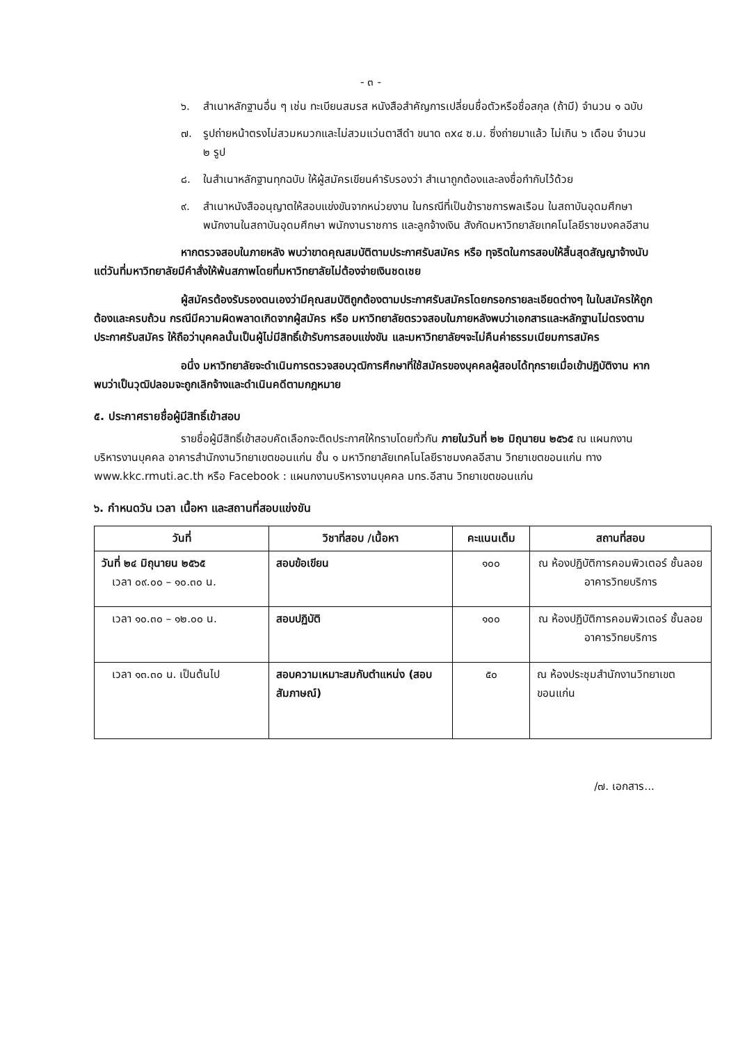- ๓ -
๖. สำเนาหลักฐานอื่น ๆ เช่น ทะเบียนสมรส หนังสือสำคัญการเปลี่ยนชื่อตัวหรือชื่อสกุล (ถ้ามี) จำนวน ๑ ฉบับ
๗. รูปถ่ายหน้าตรงไม่สวมหมวกและไม่สวมแว่นตาสีดำ ขนาด ๓x๔ ซ.ม. ซึ่งถ่ายมาแล้ว ไม่เกิน ๖ เดือน จำนวน ๒ รูป
๘. ในสำเนาหลักฐานทุกฉบับ ให้ผู้สมัครเขียนคำรับรองว่า สำเนาถูกต้องและลงชื่อกำกับไว้ด้วย
๙. สำเนาหนังสืออนุญาตให้สอบแข่งขันจากหน่วยงาน ในกรณีที่เป็นข้าราชการพลเรือน ในสถาบันอุดมศึกษา พนักงานในสถาบันอุดมศึกษา พนักงานราชการ และลูกจ้างเงิน สังกัดมหาวิทยาลัยเทคโนโลยีราชมงคลอีสาน
หากตรวจสอบในภายหลัง พบว่าขาดคุณสมบัติตามประกาศรับสมัคร หรือ ทุจริตในการสอบให้สิ้นสุดสัญญาจ้างนับแต่วันที่มหาวิทยาลัยมีคำสั่งให้พ้นสภาพโดยที่มหาวิทยาลัยไม่ต้องจ่ายเงินชดเชย
ผู้สมัครต้องรับรองตนเองว่ามีคุณสมบัติถูกต้องตามประกาศรับสมัครโดยกรอกรายละเอียดต่างๆ ในใบสมัครให้ถูกต้องและครบถ้วน กรณีมีความผิดพลาดเกิดจากผู้สมัคร หรือ มหาวิทยาลัยตรวจสอบในภายหลังพบว่าเอกสารและหลักฐานไม่ตรงตามประกาศรับสมัคร ให้ถือว่าบุคคลนั้นเป็นผู้ไม่มีสิทธิ์เข้ารับการสอบแข่งขัน และมหาวิทยาลัยฯจะไม่คืนค่าธรรมเนียมการสมัคร
อนึ่ง มหาวิทยาลัยจะดำเนินการตรวจสอบวุฒิการศึกษาที่ใช้สมัครของบุคคลผู้สอบได้ทุกรายเมื่อเข้าปฏิบัติงาน หากพบว่าเป็นวุฒิปลอมจะถูกเลิกจ้างและดำเนินคดีตามกฎหมาย
๕. ประกาศรายชื่อผู้มีสิทธิ์เข้าสอบ
รายชื่อผู้มีสิทธิ์เข้าสอบคัดเลือกจะติดประกาศให้ทราบโดยทั่วกัน ภายในวันที่ ๒๒ มิถุนายน ๒๕๖๕ ณ แผนกงานบริหารงานบุคคล อาคารสำนักงานวิทยาเขตขอนแก่น ชั้น ๑ มหาวิทยาลัยเทคโนโลยีราชมงคลอีสาน วิทยาเขตขอนแก่น ทาง www.kkc.rmuti.ac.th หรือ Facebook : แผนกงานบริหารงานบุคคล มทร.อีสาน วิทยาเขตขอนแก่น
๖. กำหนดวัน เวลา เนื้อหา และสถานที่สอบแข่งขัน
| วันที่ | วิชาที่สอบ /เนื้อหา | คะแนนเต็ม | สถานที่สอบ |
| --- | --- | --- | --- |
| วันที่ ๒๔ มิถุนายน ๒๕๖๕ เวลา ๐๙.๐๐ – ๑๐.๓๐ น. | สอบข้อเขียน | ๑๐๐ | ณ ห้องปฏิบัติการคอมพิวเตอร์ ชั้นลอย อาคารวิทยบริการ |
| เวลา ๑๐.๓๐ – ๑๒.๐๐ น. | สอบปฏิบัติ | ๑๐๐ | ณ ห้องปฏิบัติการคอมพิวเตอร์ ชั้นลอย อาคารวิทยบริการ |
| เวลา ๑๓.๓๐ น. เป็นต้นไป | สอบความเหมาะสมกับตำแหน่ง (สอบสัมภาษณ์) | ๕๐ | ณ ห้องประชุมสำนักงานวิทยาเขตขอนแก่น |
/๗. เอกสาร...